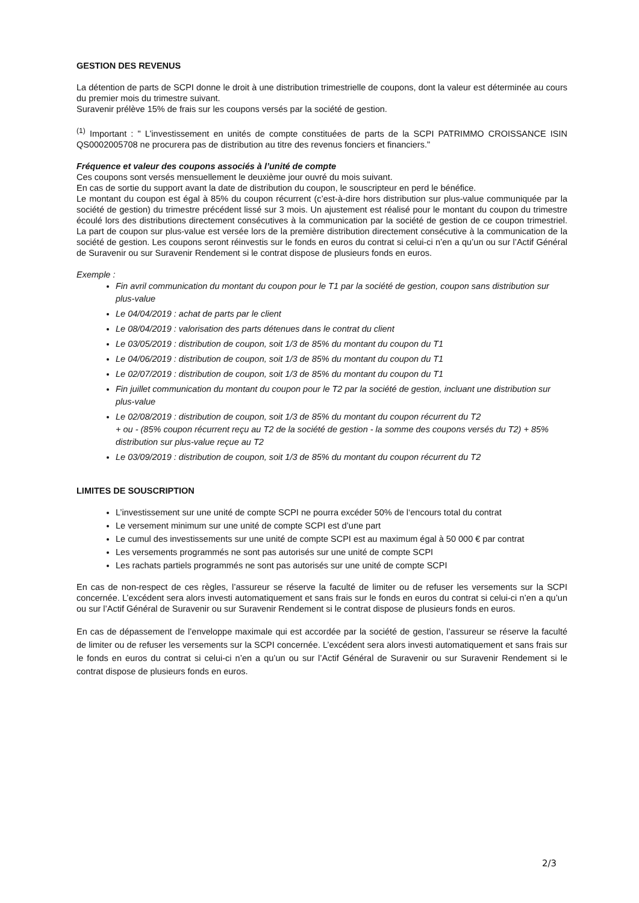GESTION DES REVENUS
La détention de parts de SCPI donne le droit à une distribution trimestrielle de coupons, dont la valeur est déterminée au cours du premier mois du trimestre suivant.
Suravenir prélève 15% de frais sur les coupons versés par la société de gestion.
<sup>(1)</sup> Important : " L’investissement en unités de compte constituées de parts de la SCPI PATRIMMO CROISSANCE ISIN QS0002005708 ne procurera pas de distribution au titre des revenus fonciers et financiers."
Fréquence et valeur des coupons associés à l’unité de compte
Ces coupons sont versés mensuellement le deuxième jour ouvré du mois suivant.
En cas de sortie du support avant la date de distribution du coupon, le souscripteur en perd le bénéfice.
Le montant du coupon est égal à 85% du coupon récurrent (c’est-à-dire hors distribution sur plus-value communiquée par la société de gestion) du trimestre précédent lissé sur 3 mois. Un ajustement est réalisé pour le montant du coupon du trimestre écoulé lors des distributions directement consécutives à la communication par la société de gestion de ce coupon trimestriel. La part de coupon sur plus-value est versée lors de la première distribution directement consécutive à la communication de la société de gestion. Les coupons seront réinvestis sur le fonds en euros du contrat si celui-ci n’en a qu’un ou sur l’Actif Général de Suravenir ou sur Suravenir Rendement si le contrat dispose de plusieurs fonds en euros.
Exemple :
Fin avril communication du montant du coupon pour le T1 par la société de gestion, coupon sans distribution sur plus-value
Le 04/04/2019 : achat de parts par le client
Le 08/04/2019 : valorisation des parts détenues dans le contrat du client
Le 03/05/2019 : distribution de coupon, soit 1/3 de 85% du montant du coupon du T1
Le 04/06/2019 : distribution de coupon, soit 1/3 de 85% du montant du coupon du T1
Le 02/07/2019 : distribution de coupon, soit 1/3 de 85% du montant du coupon du T1
Fin juillet communication du montant du coupon pour le T2 par la société de gestion, incluant une distribution sur plus-value
Le 02/08/2019 : distribution de coupon, soit 1/3 de 85% du montant du coupon récurrent du T2
+ ou - (85% coupon récurrent reçu au T2 de la société de gestion - la somme des coupons versés du T2) + 85% distribution sur plus-value reçue au T2
Le 03/09/2019 : distribution de coupon, soit 1/3 de 85% du montant du coupon récurrent du T2
LIMITES DE SOUSCRIPTION
L’investissement sur une unité de compte SCPI ne pourra excéder 50% de l‘encours total du contrat
Le versement minimum sur une unité de compte SCPI est d’une part
Le cumul des investissements sur une unité de compte SCPI est au maximum égal à 50 000 € par contrat
Les versements programmés ne sont pas autorisés sur une unité de compte SCPI
Les rachats partiels programmés ne sont pas autorisés sur une unité de compte SCPI
En cas de non-respect de ces règles, l’assureur se réserve la faculté de limiter ou de refuser les versements sur la SCPI concernée. L’excédent sera alors investi automatiquement et sans frais sur le fonds en euros du contrat si celui-ci n’en a qu’un ou sur l’Actif Général de Suravenir ou sur Suravenir Rendement si le contrat dispose de plusieurs fonds en euros.
En cas de dépassement de l’enveloppe maximale qui est accordée par la société de gestion, l’assureur se réserve la faculté de limiter ou de refuser les versements sur la SCPI concernée. L’excédent sera alors investi automatiquement et sans frais sur le fonds en euros du contrat si celui-ci n’en a qu’un ou sur l’Actif Général de Suravenir ou sur Suravenir Rendement si le contrat dispose de plusieurs fonds en euros.
2/3